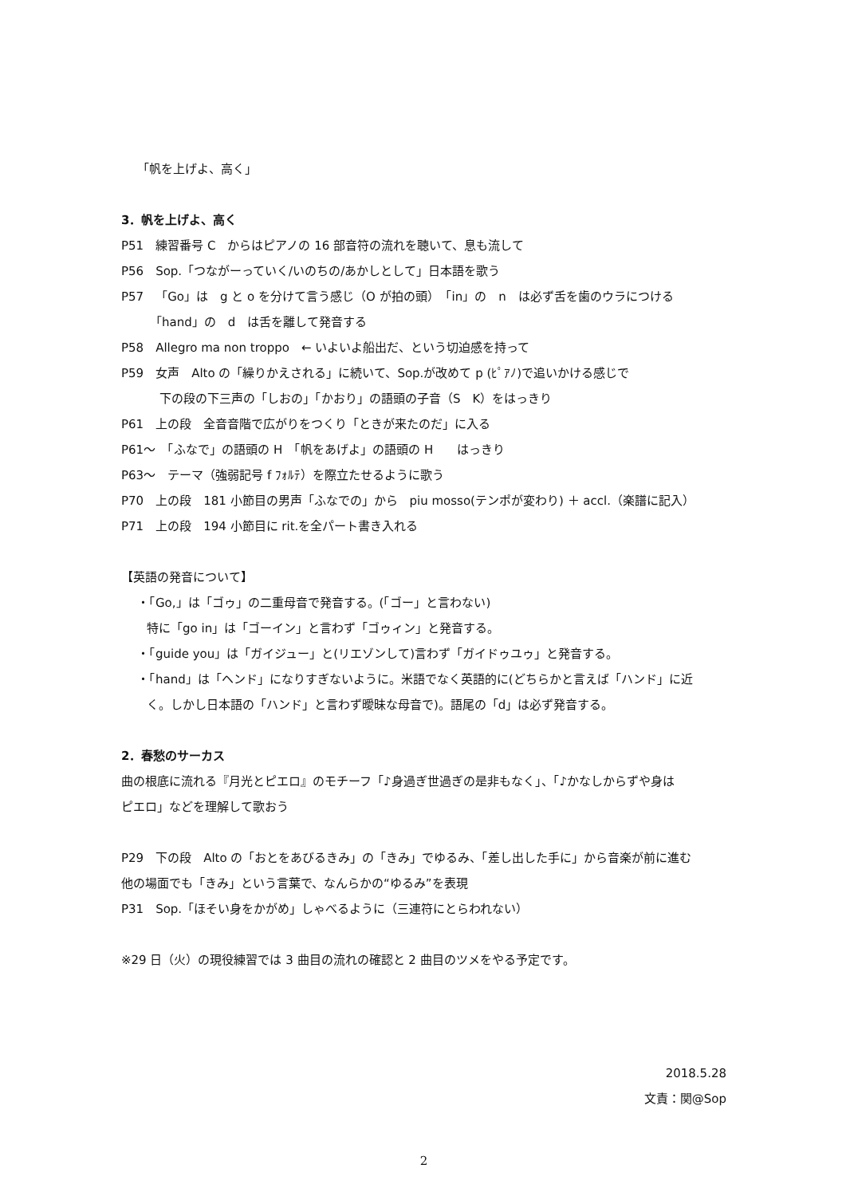「帆を上げよ、高く」
3．帆を上げよ、高く
P51　練習番号 C　からはピアノの 16 部音符の流れを聴いて、息も流して
P56　Sop.「つながーっていく/いのちの/あかしとして」日本語を歌う
P57　「Go」は　g と o を分けて言う感じ（O が拍の頭）　「in」の　n　は必ず舌を歯のウラにつける
「hand」の　d　は舌を離して発音する
P58　Allegro ma non troppo　← いよいよ船出だ、という切迫感を持って
P59　女声　Alto の「繰りかえされる」に続いて、Sop.が改めて p (ﾋﾟｱﾉ)で追いかける感じで
下の段の下三声の「しおの」「かおり」の語頭の子音（S　K）をはっきり
P61　上の段　全音音階で広がりをつくり「ときが来たのだ」に入る
P61～　「ふなで」の語頭の H　「帆をあげよ」の語頭の H　　はっきり
P63～　テーマ（強弱記号 f ﾌｫﾙﾃ）を際立たせるように歌う
P70　上の段　181 小節目の男声「ふなでの」から　piu mosso(テンポが変わり) ＋ accl.（楽譜に記入）
P71　上の段　194 小節目に rit.を全パート書き入れる
【英語の発音について】
・「Go,」は「ゴゥ」の二重母音で発音する。(「ゴー」と言わない)
特に「go in」は「ゴーイン」と言わず「ゴゥィン」と発音する。
・「guide you」は「ガイジュー」と(リエゾンして)言わず「ガイドゥユゥ」と発音する。
・「hand」は「ヘンド」になりすぎないように。米語でなく英語的に(どちらかと言えば「ハンド」に近
く。しかし日本語の「ハンド」と言わず曖昧な母音で)。語尾の「d」は必ず発音する。
2．春愁のサーカス
曲の根底に流れる『月光とピエロ』のモチーフ「♪身過ぎ世過ぎの是非もなく」、「♪かなしからずや身は
ピエロ」などを理解して歌おう
P29　下の段　Alto の「おとをあびるきみ」の「きみ」でゆるみ、「差し出した手に」から音楽が前に進む
他の場面でも「きみ」という言葉で、なんらかの“ゆるみ”を表現
P31　Sop.「ほそい身をかがめ」しゃべるように（三連符にとらわれない）
※29 日（火）の現役練習では 3 曲目の流れの確認と 2 曲目のツメをやる予定です。
2018.5.28
文責：関@Sop
2